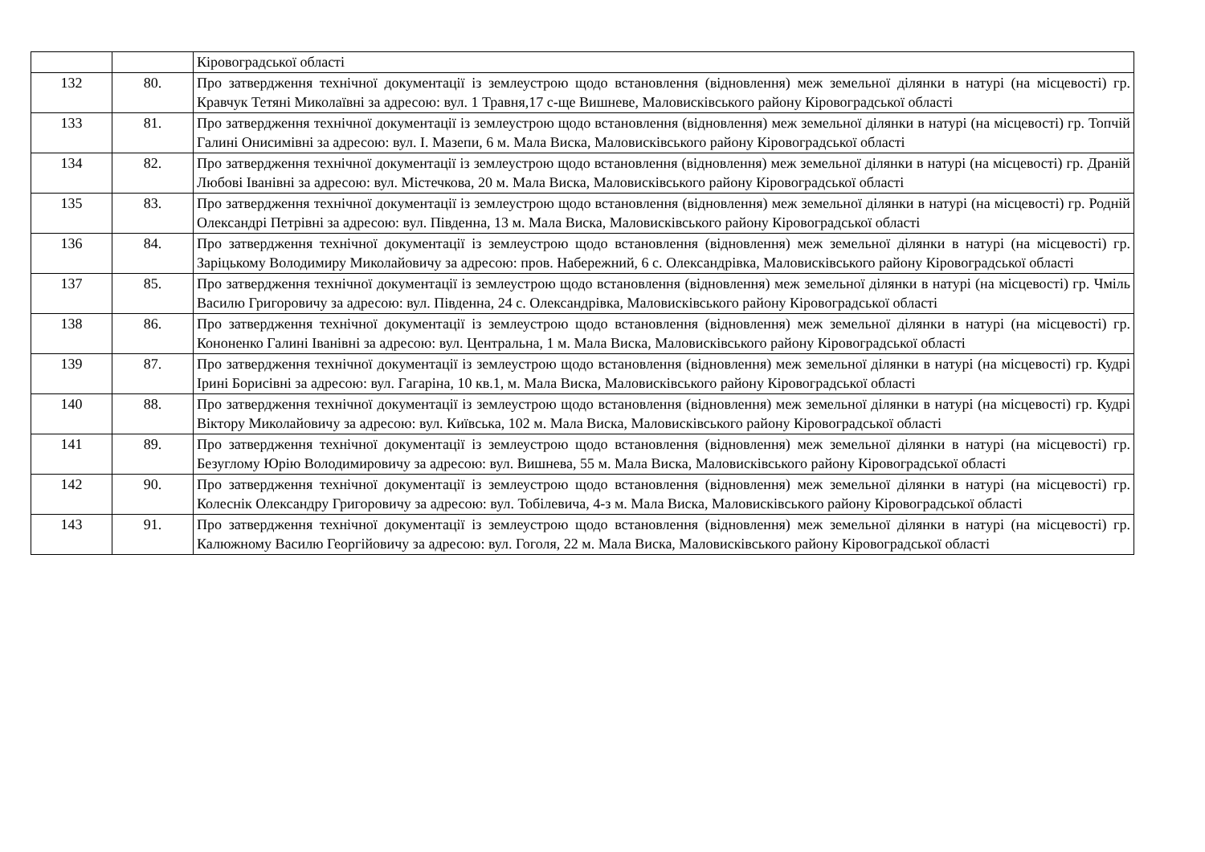| | | Кіровоградської області |
| 132 | 80. | Про затвердження технічної документації із землеустрою щодо встановлення (відновлення) меж земельної ділянки в натурі (на місцевості) гр. Кравчук Тетяні Миколаївні за адресою: вул. 1 Травня,17 с-ще Вишневе, Маловисківського району Кіровоградської області |
| 133 | 81. | Про затвердження технічної документації із землеустрою щодо встановлення (відновлення) меж земельної ділянки в натурі (на місцевості) гр. Топчій Галині Онисимівні за адресою: вул. І. Мазепи, 6 м. Мала Виска, Маловисківського району Кіровоградської області |
| 134 | 82. | Про затвердження технічної документації із землеустрою щодо встановлення (відновлення) меж земельної ділянки в натурі (на місцевості) гр. Драній Любові Іванівні за адресою: вул. Містечкова, 20 м. Мала Виска, Маловисківського району Кіровоградської області |
| 135 | 83. | Про затвердження технічної документації із землеустрою щодо встановлення (відновлення) меж земельної ділянки в натурі (на місцевості) гр. Родній Олександрі Петрівні за адресою: вул. Південна, 13 м. Мала Виска, Маловисківського району Кіровоградської області |
| 136 | 84. | Про затвердження технічної документації із землеустрою щодо встановлення (відновлення) меж земельної ділянки в натурі (на місцевості) гр. Заріцькому Володимиру Миколайовичу за адресою: пров. Набережний, 6 с. Олександрівка, Маловисківського району Кіровоградської області |
| 137 | 85. | Про затвердження технічної документації із землеустрою щодо встановлення (відновлення) меж земельної ділянки в натурі (на місцевості) гр. Чміль Василю Григоровичу за адресою: вул. Південна, 24 с. Олександрівка, Маловисківського району Кіровоградської області |
| 138 | 86. | Про затвердження технічної документації із землеустрою щодо встановлення (відновлення) меж земельної ділянки в натурі (на місцевості) гр. Кононенко Галині Іванівні за адресою: вул. Центральна, 1 м. Мала Виска, Маловисківського району Кіровоградської області |
| 139 | 87. | Про затвердження технічної документації із землеустрою щодо встановлення (відновлення) меж земельної ділянки в натурі (на місцевості) гр. Кудрі Ірині Борисівні за адресою: вул. Гагаріна, 10 кв.1, м. Мала Виска, Маловисківського району Кіровоградської області |
| 140 | 88. | Про затвердження технічної документації із землеустрою щодо встановлення (відновлення) меж земельної ділянки в натурі (на місцевості) гр. Кудрі Віктору Миколайовичу за адресою: вул. Київська, 102 м. Мала Виска, Маловисківського району Кіровоградської області |
| 141 | 89. | Про затвердження технічної документації із землеустрою щодо встановлення (відновлення) меж земельної ділянки в натурі (на місцевості) гр. Безуглому Юрію Володимировичу за адресою: вул. Вишнева, 55 м. Мала Виска, Маловисківського району Кіровоградської області |
| 142 | 90. | Про затвердження технічної документації із землеустрою щодо встановлення (відновлення) меж земельної ділянки в натурі (на місцевості) гр. Колеснік Олександру Григоровичу за адресою: вул. Тобілевича, 4-з м. Мала Виска, Маловисківського району Кіровоградської області |
| 143 | 91. | Про затвердження технічної документації із землеустрою щодо встановлення (відновлення) меж земельної ділянки в натурі (на місцевості) гр. Калюжному Василю Георгійовичу за адресою: вул. Гоголя, 22 м. Мала Виска, Маловисківського району Кіровоградської області |